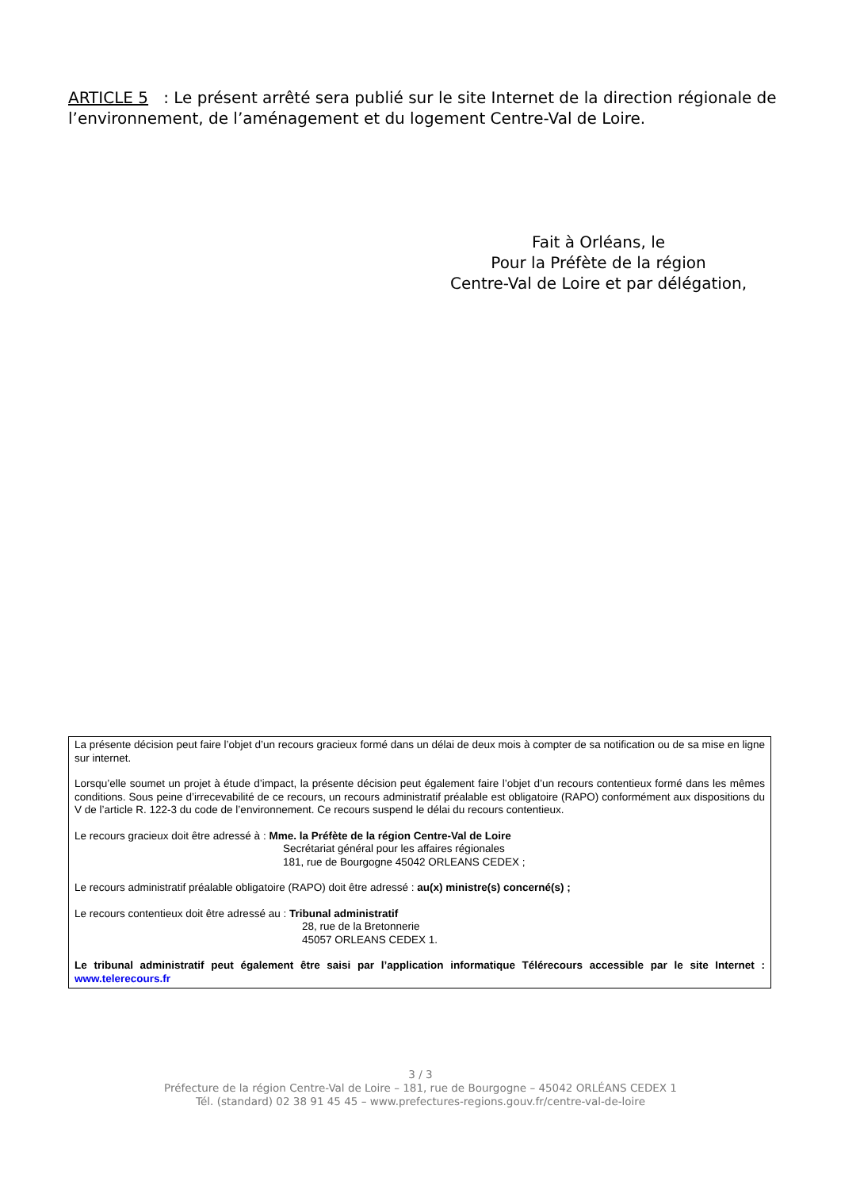ARTICLE 5 : Le présent arrêté sera publié sur le site Internet de la direction régionale de l’environnement, de l’aménagement et du logement Centre-Val de Loire.
Fait à Orléans, le
Pour la Préfète de la région
Centre-Val de Loire et par délégation,
La présente décision peut faire l’objet d’un recours gracieux formé dans un délai de deux mois à compter de sa notification ou de sa mise en ligne sur internet.
Lorsqu’elle soumet un projet à étude d’impact, la présente décision peut également faire l’objet d’un recours contentieux formé dans les mêmes conditions. Sous peine d’irrecevabilité de ce recours, un recours administratif préalable est obligatoire (RAPO) conformément aux dispositions du V de l’article R. 122-3 du code de l’environnement. Ce recours suspend le délai du recours contentieux.
Le recours gracieux doit être adressé à : Mme. la Préfète de la région Centre-Val de Loire
Secrétariat général pour les affaires régionales
181, rue de Bourgogne 45042 ORLEANS CEDEX ;
Le recours administratif préalable obligatoire (RAPO) doit être adressé : au(x) ministre(s) concerné(s) ;
Le recours contentieux doit être adressé au : Tribunal administratif
28, rue de la Bretonnerie
45057 ORLEANS CEDEX 1.
Le tribunal administratif peut également être saisi par l’application informatique Télérecours accessible par le site Internet : www.telerecours.fr
3 / 3
Préfecture de la région Centre-Val de Loire – 181, rue de Bourgogne – 45042 ORLÉANS CEDEX 1
Tél. (standard) 02 38 91 45 45 – www.prefectures-regions.gouv.fr/centre-val-de-loire